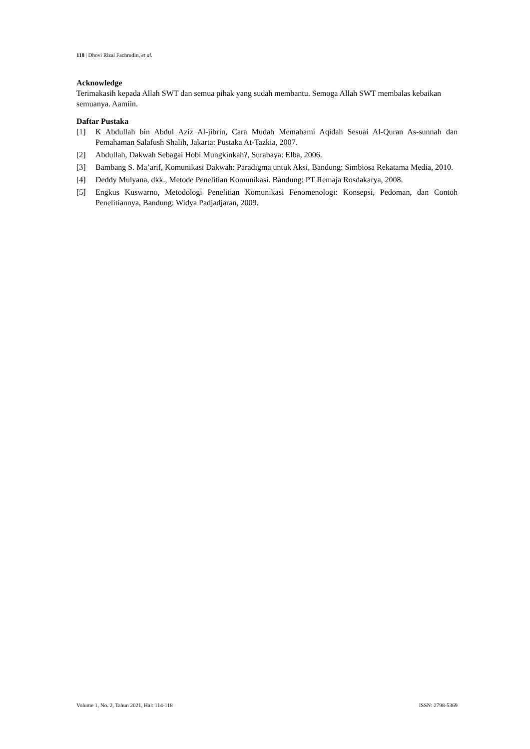118 | Dhovi Rizal Fachrudin, et al.
Acknowledge
Terimakasih kepada Allah SWT dan semua pihak yang sudah membantu. Semoga Allah SWT membalas kebaikan semuanya. Aamiin.
Daftar Pustaka
[1] K Abdullah bin Abdul Aziz Al-jibrin, Cara Mudah Memahami Aqidah Sesuai Al-Quran As-sunnah dan Pemahaman Salafush Shalih, Jakarta: Pustaka At-Tazkia, 2007.
[2] Abdullah, Dakwah Sebagai Hobi Mungkinkah?, Surabaya: Elba, 2006.
[3] Bambang S. Ma’arif, Komunikasi Dakwah: Paradigma untuk Aksi, Bandung: Simbiosa Rekatama Media, 2010.
[4] Deddy Mulyana, dkk., Metode Penelitian Komunikasi. Bandung: PT Remaja Rosdakarya, 2008.
[5] Engkus Kuswarno, Metodologi Penelitian Komunikasi Fenomenologi: Konsepsi, Pedoman, dan Contoh Penelitiannya, Bandung: Widya Padjadjaran, 2009.
Volume 1, No. 2, Tahun 2021, Hal: 114-118 ISSN: 2798-5369